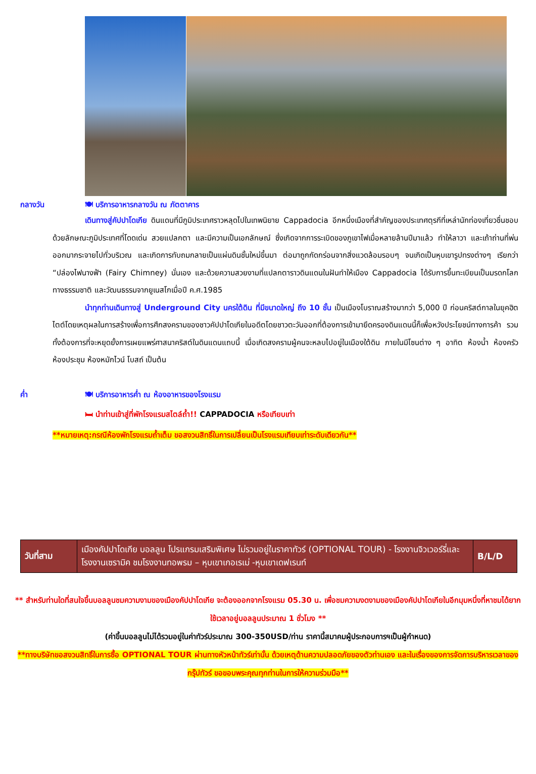กลางวัน 🍽 บริการอาหารกลางวัน ณ ภัตตาคาร
เดินทางสู่คัปปาโดเกีย ดินแดนที่มีภูมิประเทศราวหลุดไปในเทพนิยาย Cappadocia อีกหนึ่งเมืองที่สำคัญของประเทศตุรกีที่เหล่านักท่องเที่ยวชื่นชอบ ด้วยลักษณะภูมิประเทศที่โดดเด่น สวยแปลกตา และมีความเป็นเอกลักษณ์ ซึ่งเกิดจากการระเบิดของภูเขาไฟเมื่อหลายล้านปีมาแล้ว ทำให้ลาวา และเถ้าถ่านที่พ่นออกมากระจายไปทั่วบริเวณ และเกิดการทับถมกลายเป็นแผ่นดินชั้นใหม่ขึ้นมา ต่อมาถูกกัดกร่อนจากสิ่งแวดล้อมรอบๆ จนเกิดเป็นหุบเขารูปทรงต่างๆ เรียกว่า “ปล่องไฟนางฟ้า (Fairy Chimney) นั่นเอง และด้วยความสวยงามที่แปลกตาราวดินแดนในฝันทำให้เมือง Cappadocia ได้รับการขึ้นทะเบียนเป็นมรดกโลกทางธรรมชาติ และวัฒนธรรมจากยูเนสโกเมื่อปี ค.ศ.1985
นำทุกท่านเดินทางสู่ Underground City นครใต้ดิน ที่มีขนาดใหญ่ ถึง 10 ชั้น เป็นเมืองโบราณสร้างมากว่า 5,000 ปี ก่อนคริสต์กาลในยุคฮิตไตต์โดยเหตุผลในการสร้างเพื่อการศึกสงครามของชาวคัปปาโดเกียในอดีตโดยชาวตะวันออกที่ต้องการเข้ามายึดครองดินแดนนี้ก็เพื่อหวังประโยชน์ทางการค้า รวมทั้งต้องการที่จะหยุดยั้งการเผยแพร่ศาสนาคริสต์ในดินแดนแถบนี้ เมื่อเกิดสงครามผู้คนจะหลบไปอยู่ในเมืองใต้ดิน ภายในมีโซนต่าง ๆ อาทิต ห้องน้ำ ห้องครัว ห้องประชุม ห้องหมักไวน์ โบสถ์ เป็นต้น
ค่ำ 🍽 บริการอาหารค่ำ ณ ห้องอาหารของโรงแรม
🛏 นำท่านเข้าสู่ที่พักโรงแรมสไตล์ถ้ำ!! CAPPADOCIA หรือเทียบเท่า
**หมายเหตุ:กรณีห้องพักโรงแรมถ้ำเต็ม ขอสงวนสิทธิ์ในการเปลี่ยนเป็นโรงแรมเทียบเท่าระดับเดียวกัน**
| วันที่สาม | เมืองคัปปาโดเกีย บอลลูน โปรแกรมเสริมพิเศษ ไม่รวมอยู่ในราคาทัวร์ (OPTIONAL TOUR) - โรงงานจิวเวอร์รี่และโรงงานเซรามิค ชมโรงงานทอพรม – หุบเขาเกอเรเม่ -หุบเขาเดฟเรนท์ | B/L/D |
** สำหรับท่านใดที่สนใจขึ้นบอลลูนชมความงามของเมืองคัปปาโดเกีย จะต้องออกจากโรงแรม 05.30 น. เพื่อชมความงดงามของเมืองคัปปาโดเกียในอีกมุมหนึ่งที่หาชมได้ยาก ใช้เวลาอยู่บอลลูนประมาณ 1 ชั่วโมง **
(ค่าขึ้นบอลลูนไม่ได้รวมอยู่ในค่าทัวร์ประมาณ 300-350USD/ท่าน ราคานี้สมาคมผู้ประกอบการฯเป็นผู้กำหนด)
**ทางบริษัทขอสงวนสิทธิ์ในการซื้อ OPTIONAL TOUR ผ่านทางหัวหน้าทัวร์เท่านั้น ด้วยเหตุด้านความปลอดภัยของตัวท่านเอง และในเรื่องของการจัดการบริหารเวลาของกรุ๊ปทัวร์ ขอขอบพระคุณทุกท่านในการให้ความร่วมมือ**